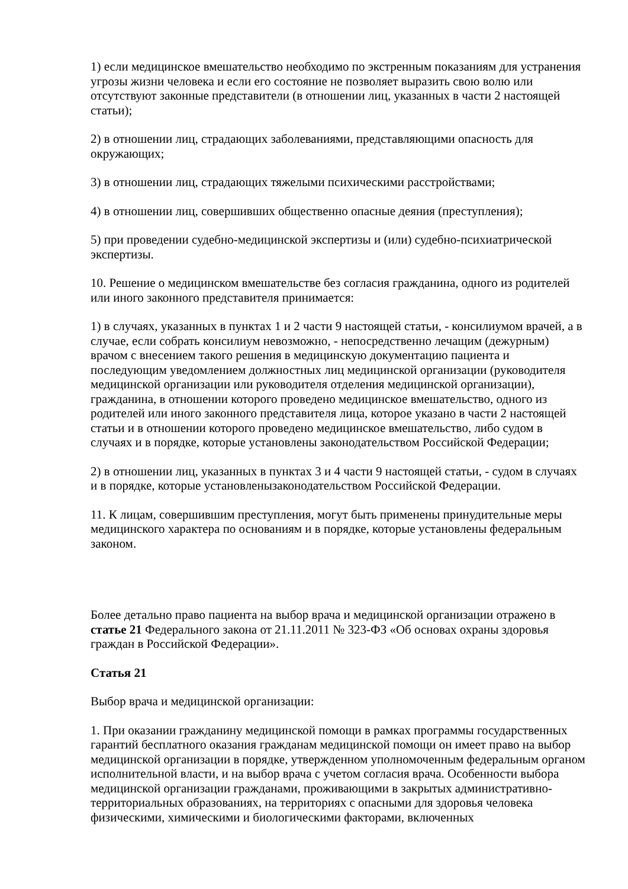1) если медицинское вмешательство необходимо по экстренным показаниям для устранения угрозы жизни человека и если его состояние не позволяет выразить свою волю или отсутствуют законные представители (в отношении лиц, указанных в части 2 настоящей статьи);
2) в отношении лиц, страдающих заболеваниями, представляющими опасность для окружающих;
3) в отношении лиц, страдающих тяжелыми психическими расстройствами;
4) в отношении лиц, совершивших общественно опасные деяния (преступления);
5) при проведении судебно-медицинской экспертизы и (или) судебно-психиатрической экспертизы.
10. Решение о медицинском вмешательстве без согласия гражданина, одного из родителей или иного законного представителя принимается:
1) в случаях, указанных в пунктах 1 и 2 части 9 настоящей статьи, - консилиумом врачей, а в случае, если собрать консилиум невозможно, - непосредственно лечащим (дежурным) врачом с внесением такого решения в медицинскую документацию пациента и последующим уведомлением должностных лиц медицинской организации (руководителя медицинской организации или руководителя отделения медицинской организации), гражданина, в отношении которого проведено медицинское вмешательство, одного из родителей или иного законного представителя лица, которое указано в части 2 настоящей статьи и в отношении которого проведено медицинское вмешательство, либо судом в случаях и в порядке, которые установлены законодательством Российской Федерации;
2) в отношении лиц, указанных в пунктах 3 и 4 части 9 настоящей статьи, - судом в случаях и в порядке, которые установленызаконодательством Российской Федерации.
11. К лицам, совершившим преступления, могут быть применены принудительные меры медицинского характера по основаниям и в порядке, которые установлены федеральным законом.
Более детально право пациента на выбор врача и медицинской организации отражено в статье 21 Федерального закона от 21.11.2011 № 323-ФЗ «Об основах охраны здоровья граждан в Российской Федерации».
Статья 21
Выбор врача и медицинской организации:
1. При оказании гражданину медицинской помощи в рамках программы государственных гарантий бесплатного оказания гражданам медицинской помощи он имеет право на выбор медицинской организации в порядке, утвержденном уполномоченным федеральным органом исполнительной власти, и на выбор врача с учетом согласия врача. Особенности выбора медицинской организации гражданами, проживающими в закрытых административно-территориальных образованиях, на территориях с опасными для здоровья человека физическими, химическими и биологическими факторами, включенных